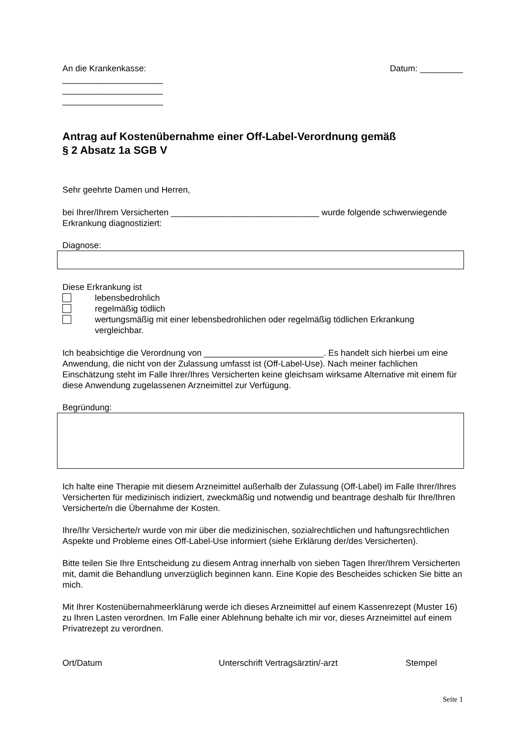An die Krankenkasse: Datum: _________
_____________________
_____________________
_____________________
Antrag auf Kostenübernahme einer Off-Label-Verordnung gemäß
§ 2 Absatz 1a SGB V
Sehr geehrte Damen und Herren,
bei Ihrer/Ihrem Versicherten _______________________________ wurde folgende schwerwiegende Erkrankung diagnostiziert:
Diagnose:
Diese Erkrankung ist
lebensbedrohlich
regelmäßig tödlich
wertungsmäßig mit einer lebensbedrohlichen oder regelmäßig tödlichen Erkrankung vergleichbar.
Ich beabsichtige die Verordnung von _________________________. Es handelt sich hierbei um eine Anwendung, die nicht von der Zulassung umfasst ist (Off-Label-Use). Nach meiner fachlichen Einschätzung steht im Falle Ihrer/Ihres Versicherten keine gleichsam wirksame Alternative mit einem für diese Anwendung zugelassenen Arzneimittel zur Verfügung.
Begründung:
Ich halte eine Therapie mit diesem Arzneimittel außerhalb der Zulassung (Off-Label) im Falle Ihrer/Ihres Versicherten für medizinisch indiziert, zweckmäßig und notwendig und beantrage deshalb für Ihre/Ihren Versicherte/n die Übernahme der Kosten.
Ihre/Ihr Versicherte/r wurde von mir über die medizinischen, sozialrechtlichen und haftungsrechtlichen Aspekte und Probleme eines Off-Label-Use informiert (siehe Erklärung der/des Versicherten).
Bitte teilen Sie Ihre Entscheidung zu diesem Antrag innerhalb von sieben Tagen Ihrer/Ihrem Versicherten mit, damit die Behandlung unverzüglich beginnen kann. Eine Kopie des Bescheides schicken Sie bitte an mich.
Mit Ihrer Kostenübernahmeerklärung werde ich dieses Arzneimittel auf einem Kassenrezept (Muster 16) zu Ihren Lasten verordnen. Im Falle einer Ablehnung behalte ich mir vor, dieses Arzneimittel auf einem Privatrezept zu verordnen.
Ort/Datum Unterschrift Vertragsärztin/-arzt Stempel
Seite 1